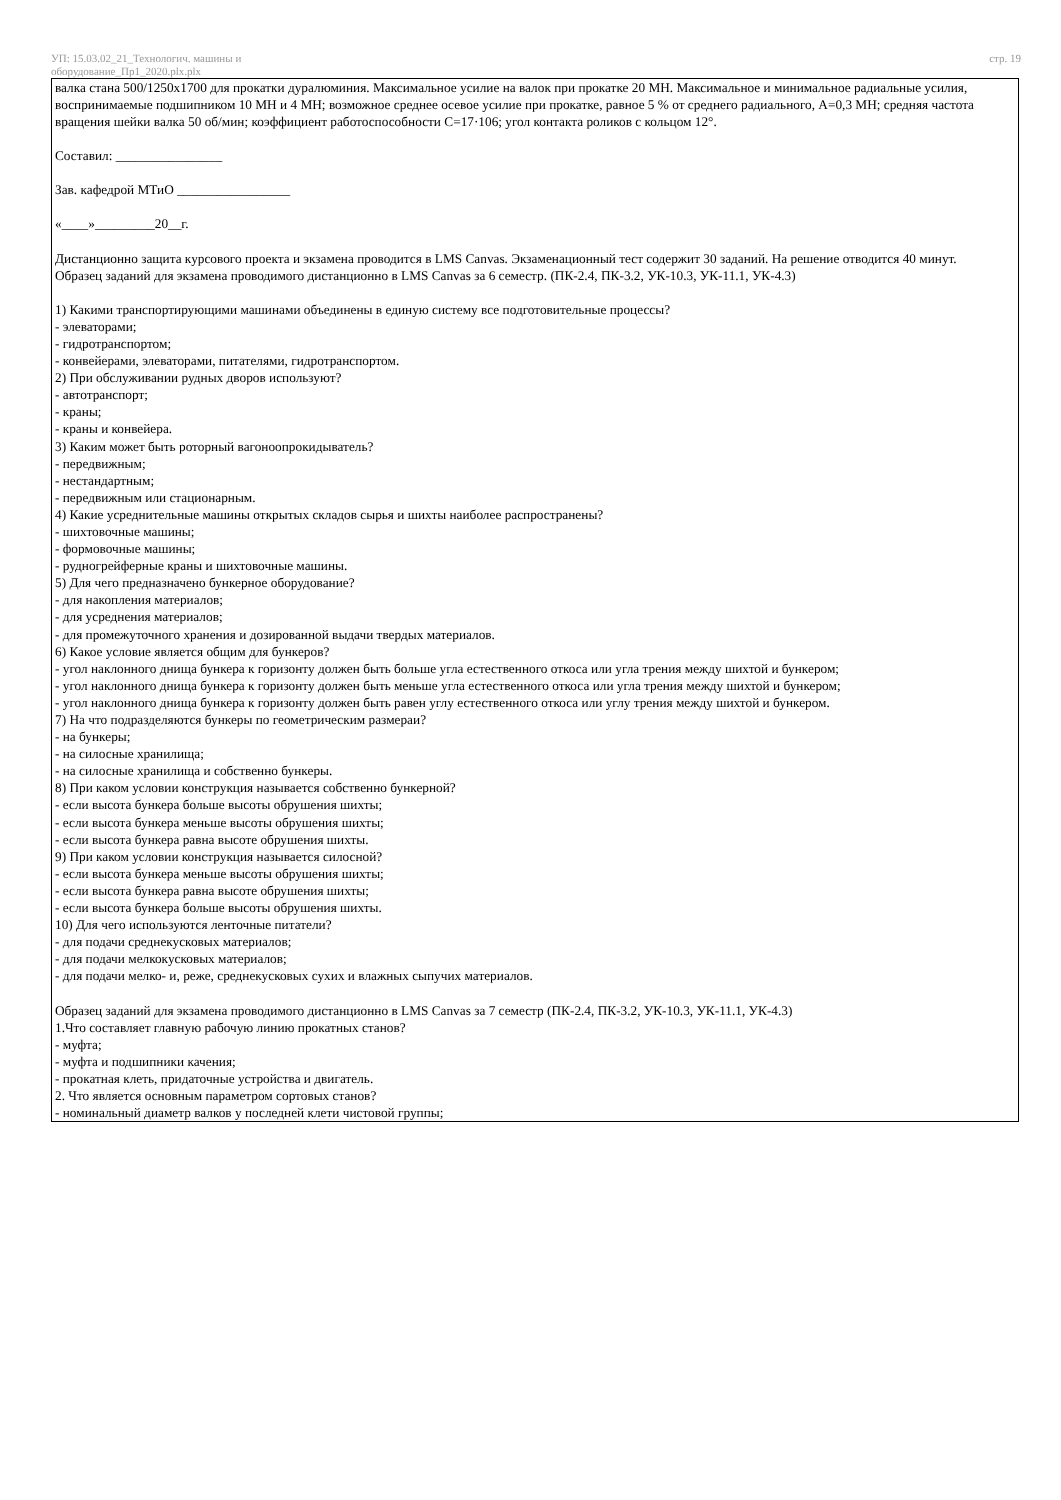УП: 15.03.02_21_Технологич. машины и
оборудование_Пр1_2020.plx.plx
стр. 19
валка стана 500/1250х1700 для прокатки дуралюминия. Максимальное усилие на валок при прокатке 20 МН. Максимальное и минимальное радиальные усилия, воспринимаемые подшипником 10 МН и 4 МН; возможное среднее осевое усилие при прокатке, равное 5 % от среднего радиального, А=0,3 МН; средняя частота вращения шейки валка 50 об/мин; коэффициент работоспособности С=17·106; угол контакта роликов с кольцом 12°.
Составил: ________________
Зав. кафедрой МТиО _________________
«____»_________20__г.
Дистанционно защита курсового проекта и экзамена проводится в LMS Canvas. Экзаменационный тест содержит 30 заданий. На решение отводится 40 минут.
Образец заданий для экзамена проводимого дистанционно в LMS Canvas за 6 семестр. (ПК-2.4, ПК-3.2, УК-10.3, УК-11.1, УК-4.3)
1) Какими транспортирующими машинами объединены в единую систему все подготовительные процессы?
- элеваторами;
- гидротранспортом;
- конвейерами, элеваторами, питателями, гидротранспортом.
2) При обслуживании рудных дворов используют?
- автотранспорт;
- краны;
- краны и конвейера.
3) Каким может быть роторный вагоноопрокидыватель?
- передвижным;
- нестандартным;
- передвижным или стационарным.
4) Какие усреднительные машины открытых складов сырья и шихты наиболее распространены?
- шихтовочные машины;
- формовочные машины;
- рудногрейферные краны и шихтовочные машины.
5) Для чего предназначено бункерное оборудование?
- для накопления материалов;
- для усреднения материалов;
- для промежуточного хранения и дозированной выдачи твердых материалов.
6) Какое условие является общим для бункеров?
- угол наклонного днища бункера к горизонту должен быть больше угла естественного откоса или угла трения между шихтой и бункером;
- угол наклонного днища бункера к горизонту должен быть меньше угла естественного откоса или угла трения между шихтой и бункером;
- угол наклонного днища бункера к горизонту должен быть равен углу естественного откоса или углу трения между шихтой и бункером.
7) На что подразделяются бункеры по геометрическим размераи?
- на бункеры;
- на силосные хранилища;
- на силосные хранилища и собственно бункеры.
8) При каком условии конструкция называется собственно бункерной?
- если высота бункера больше высоты обрушения шихты;
- если высота бункера меньше высоты обрушения шихты;
- если высота бункера равна высоте обрушения шихты.
9) При каком условии конструкция называется силосной?
- если высота бункера меньше высоты обрушения шихты;
- если высота бункера равна высоте обрушения шихты;
- если высота бункера больше высоты обрушения шихты.
10) Для чего используются ленточные питатели?
- для подачи среднекусковых материалов;
- для подачи мелкокусковых материалов;
- для подачи мелко- и, реже, среднекусковых сухих и влажных сыпучих материалов.
Образец заданий для экзамена проводимого дистанционно в LMS Canvas за 7 семестр (ПК-2.4, ПК-3.2, УК-10.3, УК-11.1, УК-4.3)
1.Что составляет главную рабочую линию прокатных станов?
- муфта;
- муфта и подшипники качения;
- прокатная клеть, придаточные устройства и двигатель.
2. Что является основным параметром сортовых станов?
- номинальный диаметр валков у последней клети чистовой группы;